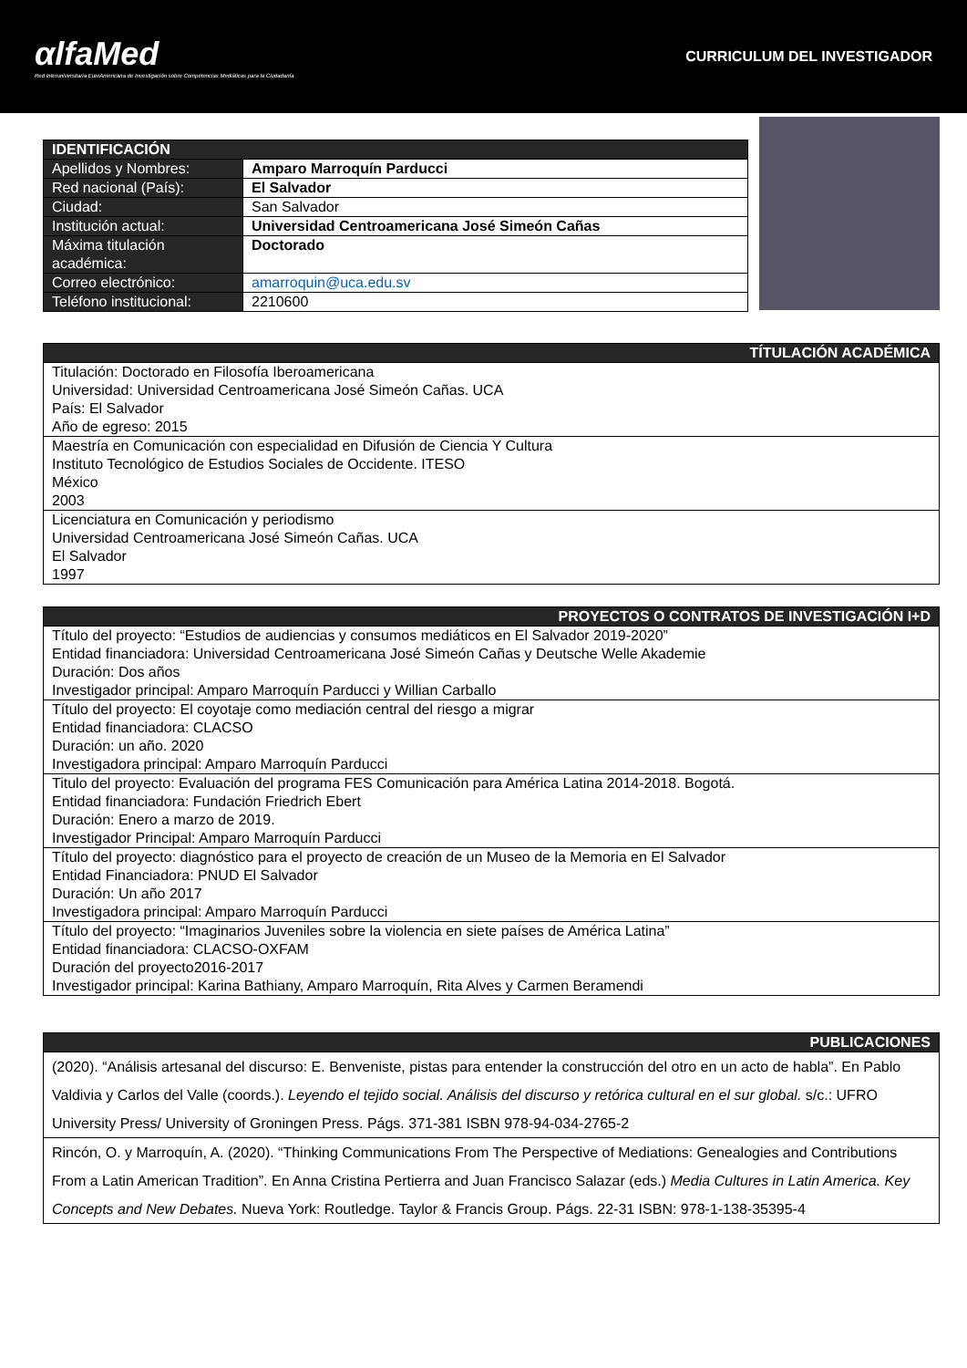αlfaMed
Red Interuniversitaria EuroAmericana de Investigación sobre Competencias Mediáticas para la Ciudadanía
CURRICULUM DEL INVESTIGADOR
| IDENTIFICACIÓN | |
| --- | --- |
| Apellidos y Nombres: | Amparo Marroquín Parducci |
| Red nacional (País): | El Salvador |
| Ciudad: | San Salvador |
| Institución actual: | Universidad Centroamericana José Simeón Cañas |
| Máxima titulación académica: | Doctorado |
| Correo electrónico: | amarroquin@uca.edu.sv |
| Teléfono institucional: | 2210600 |
| TÍTULACIÓN ACADÉMICA |
| --- |
| Titulación: Doctorado en Filosofía Iberoamericana Universidad: Universidad Centroamericana José Simeón Cañas. UCA País: El Salvador Año de egreso: 2015 |
| Maestría en Comunicación con especialidad en Difusión de Ciencia Y Cultura Instituto Tecnológico de Estudios Sociales de Occidente. ITESO México 2003 |
| Licenciatura en Comunicación y periodismo Universidad Centroamericana José Simeón Cañas. UCA El Salvador 1997 |
| PROYECTOS O CONTRATOS DE INVESTIGACIÓN I+D |
| --- |
| Título del proyecto: “Estudios de audiencias y consumos mediáticos en El Salvador 2019-2020” Entidad financiadora: Universidad Centroamericana José Simeón Cañas y Deutsche Welle Akademie Duración: Dos años Investigador principal: Amparo Marroquín Parducci y Willian Carballo |
| Título del proyecto: El coyotaje como mediación central del riesgo a migrar Entidad financiadora: CLACSO Duración: un año. 2020 Investigadora principal: Amparo Marroquín Parducci |
| Titulo del proyecto: Evaluación del programa FES Comunicación para América Latina 2014-2018. Bogotá. Entidad financiadora: Fundación Friedrich Ebert Duración: Enero a marzo de 2019. Investigador Principal: Amparo Marroquín Parducci |
| Título del proyecto: diagnóstico para el proyecto de creación de un Museo de la Memoria en El Salvador Entidad Financiadora: PNUD El Salvador Duración: Un año 2017 Investigadora principal: Amparo Marroquín Parducci |
| Título del proyecto: “Imaginarios Juveniles sobre la violencia en siete países de América Latina” Entidad financiadora: CLACSO-OXFAM Duración del proyecto2016-2017 Investigador principal: Karina Bathiany, Amparo Marroquín, Rita Alves y Carmen Beramendi |
| PUBLICACIONES |
| --- |
| (2020). “Análisis artesanal del discurso: E. Benveniste, pistas para entender la construcción del otro en un acto de habla”. En Pablo Valdivia y Carlos del Valle (coords.). Leyendo el tejido social. Análisis del discurso y retórica cultural en el sur global. s/c.: UFRO University Press/ University of Groningen Press. Págs. 371-381 ISBN 978-94-034-2765-2 |
| Rincón, O. y Marroquín, A. (2020). “Thinking Communications From The Perspective of Mediations: Genealogies and Contributions From a Latin American Tradition”. En Anna Cristina Pertierra and Juan Francisco Salazar (eds.) Media Cultures in Latin America. Key Concepts and New Debates. Nueva York: Routledge. Taylor & Francis Group. Págs. 22-31 ISBN: 978-1-138-35395-4 |